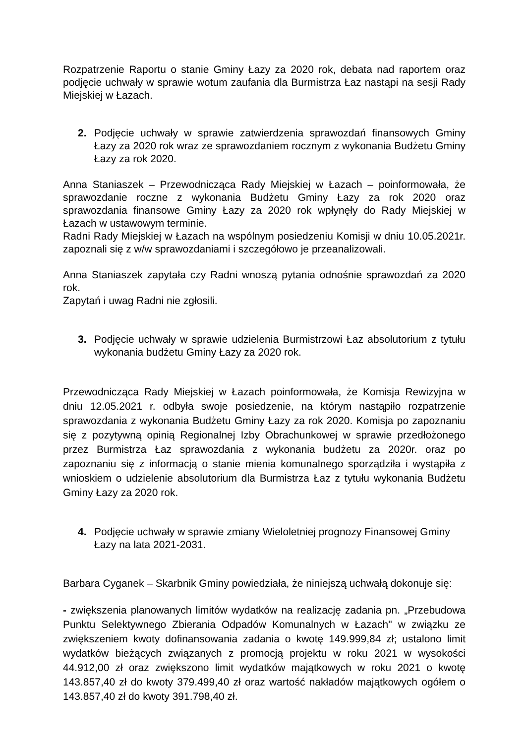Rozpatrzenie Raportu o stanie Gminy Łazy za 2020 rok, debata nad raportem oraz podjęcie uchwały w sprawie wotum zaufania dla Burmistrza Łaz nastąpi na sesji Rady Miejskiej w Łazach.
2. Podjęcie uchwały w sprawie zatwierdzenia sprawozdań finansowych Gminy Łazy za 2020 rok wraz ze sprawozdaniem rocznym z wykonania Budżetu Gminy Łazy za rok 2020.
Anna Staniaszek – Przewodnicząca Rady Miejskiej w Łazach – poinformowała, że sprawozdanie roczne z wykonania Budżetu Gminy Łazy za rok 2020 oraz sprawozdania finansowe Gminy Łazy za 2020 rok wpłynęły do Rady Miejskiej w Łazach w ustawowym terminie.
Radni Rady Miejskiej w Łazach na wspólnym posiedzeniu Komisji w dniu 10.05.2021r. zapoznali się z w/w sprawozdaniami i szczegółowo je przeanalizowali.
Anna Staniaszek zapytała czy Radni wnoszą pytania odnośnie sprawozdań za 2020 rok.
Zapytań i uwag Radni nie zgłosili.
3. Podjęcie uchwały w sprawie udzielenia Burmistrzowi Łaz absolutorium z tytułu wykonania budżetu Gminy Łazy za 2020 rok.
Przewodnicząca Rady Miejskiej w Łazach poinformowała, że Komisja Rewizyjna w dniu 12.05.2021 r. odbyła swoje posiedzenie, na którym nastąpiło rozpatrzenie sprawozdania z wykonania Budżetu Gminy Łazy za rok 2020. Komisja po zapoznaniu się z pozytywną opinią Regionalnej Izby Obrachunkowej w sprawie przedłożonego przez Burmistrza Łaz sprawozdania z wykonania budżetu za 2020r. oraz po zapoznaniu się z informacją o stanie mienia komunalnego sporządziła i wystąpiła z wnioskiem o udzielenie absolutorium dla Burmistrza Łaz z tytułu wykonania Budżetu Gminy Łazy za 2020 rok.
4. Podjęcie uchwały w sprawie zmiany Wieloletniej prognozy Finansowej Gminy Łazy na lata 2021-2031.
Barbara Cyganek – Skarbnik Gminy powiedziała, że niniejszą uchwałą dokonuje się:
- zwiększenia planowanych limitów wydatków na realizację zadania pn. „Przebudowa Punktu Selektywnego Zbierania Odpadów Komunalnych w Łazach" w związku ze zwiększeniem kwoty dofinansowania zadania o kwotę 149.999,84 zł; ustalono limit wydatków bieżących związanych z promocją projektu w roku 2021 w wysokości 44.912,00 zł oraz zwiększono limit wydatków majątkowych w roku 2021 o kwotę 143.857,40 zł do kwoty 379.499,40 zł oraz wartość nakładów majątkowych ogółem o 143.857,40 zł do kwoty 391.798,40 zł.